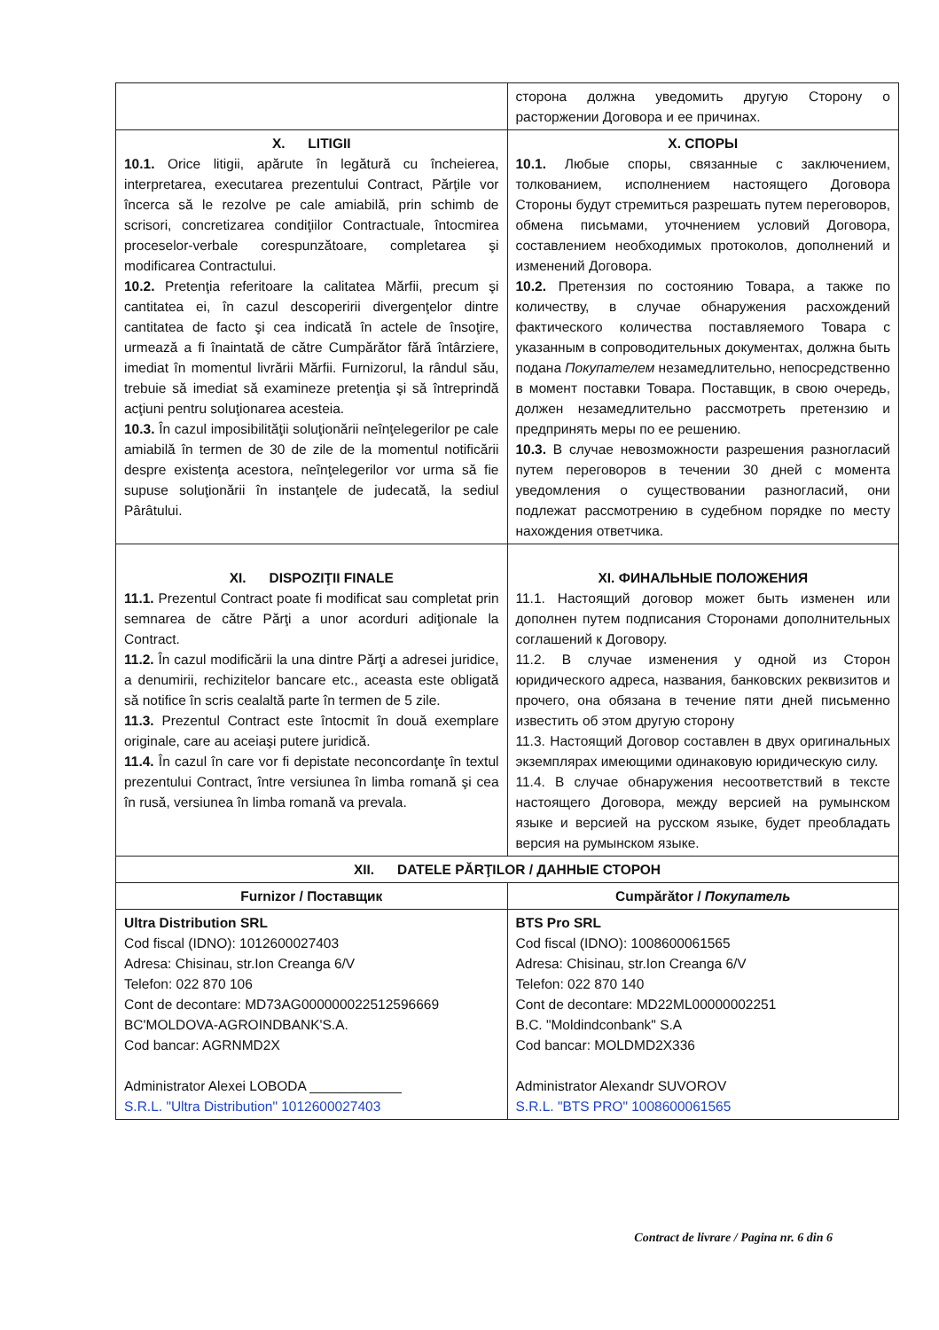| | сторона должна уведомить другую Сторону о расторжении Договора и ее причинах. |
| X. LITIGII 10.1. Orice litigii, apărute în legătură cu încheierea, interpretarea, executarea prezentului Contract, Părţile vor încerca să le rezolve pe cale amiabilă, prin schimb de scrisori, concretizarea condiţiilor Contractuale, întocmirea proceselor-verbale corespunzătoare, completarea şi modificarea Contractului. 10.2. Pretenţia referitoare la calitatea Mărfii, precum şi cantitatea ei, în cazul descoperirii divergenţelor dintre cantitatea de facto şi cea indicată în actele de însoţire, urmează a fi înaintată de către Cumpărător fără întârziere, imediat în momentul livrării Mărfii. Furnizorul, la rândul său, trebuie să imediat să examineze pretenţia şi să întreprindă acţiuni pentru soluţionarea acesteia. 10.3. În cazul imposibilităţii soluţionării neînţelegerilor pe cale amiabilă în termen de 30 de zile de la momentul notificării despre existenţa acestora, neînţelegerilor vor urma să fie supuse soluţionării în instanţele de judecată, la sediul Pârâtului. | X. СПОРЫ 10.1. Любые споры, связанные с заключением, толкованием, исполнением настоящего Договора Стороны будут стремиться разрешать путем переговоров, обмена письмами, уточнением условий Договора, составлением необходимых протоколов, дополнений и изменений Договора. 10.2. Претензия по состоянию Товара, а также по количеству, в случае обнаружения расхождений фактического количества поставляемого Товара с указанным в сопроводительных документах, должна быть подана Покупателем незамедлительно, непосредственно в момент поставки Товара. Поставщик, в свою очередь, должен незамедлительно рассмотреть претензию и предпринять меры по ее решению. 10.3. В случае невозможности разрешения разногласий путем переговоров в течении 30 дней с момента уведомления о существовании разногласий, они подлежат рассмотрению в судебном порядке по месту нахождения ответчика. |
| XI. DISPOZIŢII FINALE 11.1. Prezentul Contract poate fi modificat sau completat prin semnarea de către Părţi a unor acorduri adiţionale la Contract. 11.2. În cazul modificării la una dintre Părţi a adresei juridice, a denumirii, rechizitelor bancare etc., aceasta este obligată să notifice în scris cealaltă parte în termen de 5 zile. 11.3. Prezentul Contract este întocmit în două exemplare originale, care au aceiaşi putere juridică. 11.4. În cazul în care vor fi depistate neconcordanţe în textul prezentului Contract, între versiunea în limba romană şi cea în rusă, versiunea în limba romană va prevala. | XI. ФИНАЛЬНЫЕ ПОЛОЖЕНИЯ 11.1. Настоящий договор может быть изменен или дополнен путем подписания Сторонами дополнительных соглашений к Договору. 11.2. В случае изменения у одной из Сторон юридического адреса, названия, банковских реквизитов и прочего, она обязана в течение пяти дней письменно известить об этом другую сторону 11.3. Настоящий Договор составлен в двух оригинальных экземплярах имеющими одинаковую юридическую силу. 11.4. В случае обнаружения несоответствий в тексте настоящего Договора, между версией на румынском языке и версией на русском языке, будет преобладать версия на румынском языке. |
| XII. DATELE PĂRŢILOR / ДАННЫЕ СТОРОН | |
| Furnizor / Поставщик | Cumpărător / Покупатель |
| Ultra Distribution SRL Cod fiscal (IDNO): 1012600027403 Adresa: Chisinau, str.Ion Creanga 6/V Telefon: 022 870 106 Cont de decontare: MD73AG000000022512596669 BC'MOLDOVA-AGROINDBANK'S.A. Cod bancar: AGRNMD2X Administrator Alexei LOBODA ____________ S.R.L. "Ultra Distribution" 1012600027403 | BTS Pro SRL Cod fiscal (IDNO): 1008600061565 Adresa: Chisinau, str.Ion Creanga 6/V Telefon: 022 870 140 Cont de decontare: MD22ML00000002251 B.C. "Moldindconbank" S.A Cod bancar: MOLDMD2X336 Administrator Alexandr SUVOROV S.R.L. "BTS PRO" 1008600061565 |
Contract de livrare / Pagina nr. 6 din 6